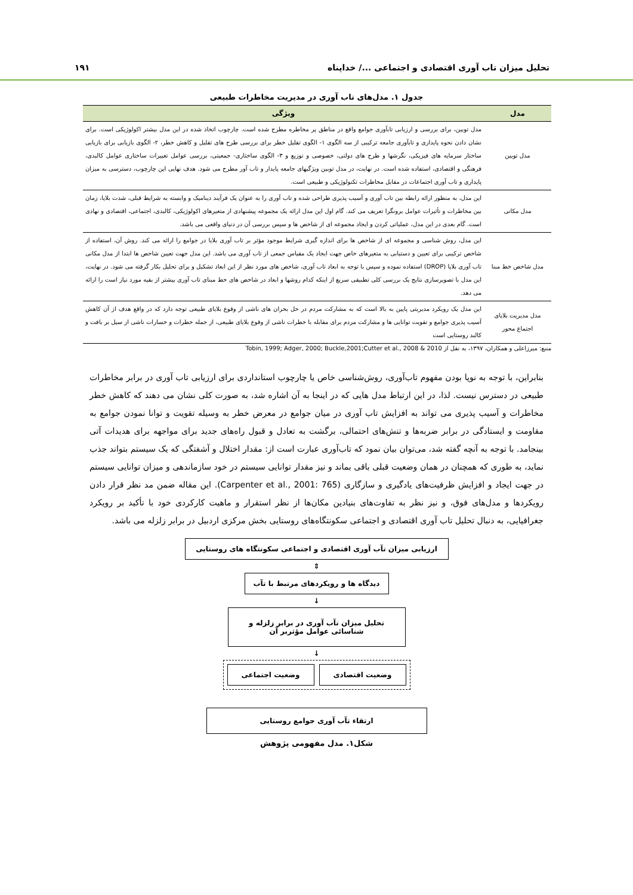تحلیل میزان تاب آوری اقتصادی و اجتماعی .../ خداپناه ۱۹۱
جدول ۱. مدل‌های تاب آوری در مدیریت مخاطرات طبیعی
| مدل | ویژگی |
| --- | --- |
| مدل توبین | مدل توبین، برای بررسی و ارزیابی تابآوری جوامع واقع در مناطق پر مخاطره مطرح شده است. چارچوب اتخاذ شده در این مدل بیشتر اکولوژیکی است. برای نشان دادن نحوه پایداری و تابآوری جامعه ترکیبی از سه الگوی ۱- الگوی تقلیل خطر برای بررسی طرح های تقلیل و کاهش خطر، ۲- الگوی بازیابی برای بازیابی ساختار سرمایه های فیزیکی، نگرشها و طرح های دولتی، خصوصی و توزیع و ۳- الگوی ساختاری- جمعیتی، بررسی عوامل تغییرات ساختاری عوامل کالبدی، فرهنگی و اقتصادی، استفاده شده است. در نهایت، در مدل توبین ویژگیهای جامعه پایدار و تاب آور مطرح می شود. هدف نهایی این چارچوب، دسترسی به میزان پایداری و تاب آوری اجتماعات در مقابل مخاطرات تکنولوژیکی و طبیعی است. |
| مدل مکانی | این مدل، به منظور ارائه رابطه بین تاب آوری و آسیب پذیری طراحی شده و تاب آوری را به عنوان یک فرآیند دینامیک و وابسته به شرایط قبلی، شدت بلایا، زمان بین مخاطرات و تأثیرات عوامل برونگرا تعریف می کند. گام اول این مدل ارائه یک مجموعه پیشنهادی از متغیرهای اکولوژیکی، کالبدی، اجتماعی، اقتصادی و نهادی است. گام بعدی در این مدل، عملیاتی کردن و ایجاد مجموعه ای از شاخص ها و سپس بررسی آن در دنیای واقعی می باشد. |
| مدل شاخص خط مبنا | این مدل، روش شناسی و مجموعه ای از شاخص ها برای اندازه گیری شرایط موجود مؤثر بر تاب آوری بلایا در جوامع را ارائه می کند. روش آن، استفاده از شاخص ترکیبی برای تعیین و دستیابی به متغیرهای خاص جهت ایجاد یک مقیاس جمعی از تاب آوری می باشد. این مدل جهت تعیین شاخص ها ابتدا از مدل مکانی تاب آوری بلایا (DROP) استفاده نموده و سپس با توجه به ابعاد تاب آوری، شاخص های مورد نظر از این ابعاد تشکیل و برای تحلیل بکار گرفته می شود. در نهایت، این مدل با تصویرسازی نتایج یک بررسی کلی تطبیقی سریع از اینکه کدام روشها و ابعاد در شاخص های خط مبنای تاب آوری بیشتر از بقیه مورد نیاز است را ارائه می دهد. |
| مدل مدیریت بلایای اجتماع محور | این مدل یک رویکرد مدیریتی پایین به بالا است که به مشارکت مردم در حل بحران های ناشی از وقوع بلایای طبیعی توجه دارد که در واقع هدف از آن کاهش آسیب پذیری جوامع و تقویت توانایی ها و مشارکت مردم برای مقابله با خطرات ناشی از وقوع بلایای طبیعی، از جمله خطرات و خسارات ناشی از سیل بر بافت و کالبد روستایی است |
منبع: میرزاعلی و همکاران، ۱۳۹۷، به نقل از Tobin, 1999; Adger, 2000; Buckle,2001;Cutter et al., 2008 & 2010
بنابراین، با توجه به نوپا بودن مفهوم تاب‌آوری، روش‌شناسی خاص یا چارچوب استانداردی برای ارزیابی تاب آوری در برابر مخاطرات طبیعی در دسترس نیست. لذا، در این ارتباط مدل هایی که در اینجا به آن اشاره شد، به صورت کلی نشان می دهند که کاهش خطر مخاطرات و آسیب پذیری می تواند به افزایش تاب آوری در میان جوامع در معرض خطر به وسیله تقویت و توانا نمودن جوامع به مقاومت و ایستادگی در برابر ضربه‌ها و تنش‌های احتمالی، برگشت به تعادل و قبول راه‌های جدید برای مواجهه برای هدیدات آتی بینجامد. با توجه به آنچه گفته شد، می‌توان بیان نمود که تاب‌آوری عبارت است از: مقدار اختلال و آشفتگی که یک سیستم بتواند جذب نماید، به طوری که همچنان در همان وضعیت قبلی باقی بماند و نیز مقدار توانایی سیستم در خود سازماندهی و میزان توانایی سیستم در جهت ایجاد و افزایش ظرفیت‌های یادگیری و سازگاری (Carpenter et al., 2001: 765). این مقاله ضمن مد نظر قرار دادن رویکردها و مدل‌های فوق، و نیز نظر به تفاوت‌های بنیادین مکان‌ها از نظر استقرار و ماهیت کارکردی خود با تأکید بر رویکرد جغرافیایی، به دنبال تحلیل تاب آوری اقتصادی و اجتماعی سکونتگاه‌های روستایی بخش مرکزی اردبیل در برابر زلزله می باشد.
ارزیابی میزان تآب آوری اقتصادی و اجتماعی سکونتگاه های روستایی
⇕
دیدگاه ها و رویکردهای مرتبط با تآب
↓
تحلیل میزان تآب آوری در برابر زلزله و
شناسائی عوامل مؤثربر آن
↓
وضعیت اقتصادی وضعیت اجتماعی
ارتقاء تآب آوری جوامع روستایی
شکل۱. مدل مفهومی پژوهش